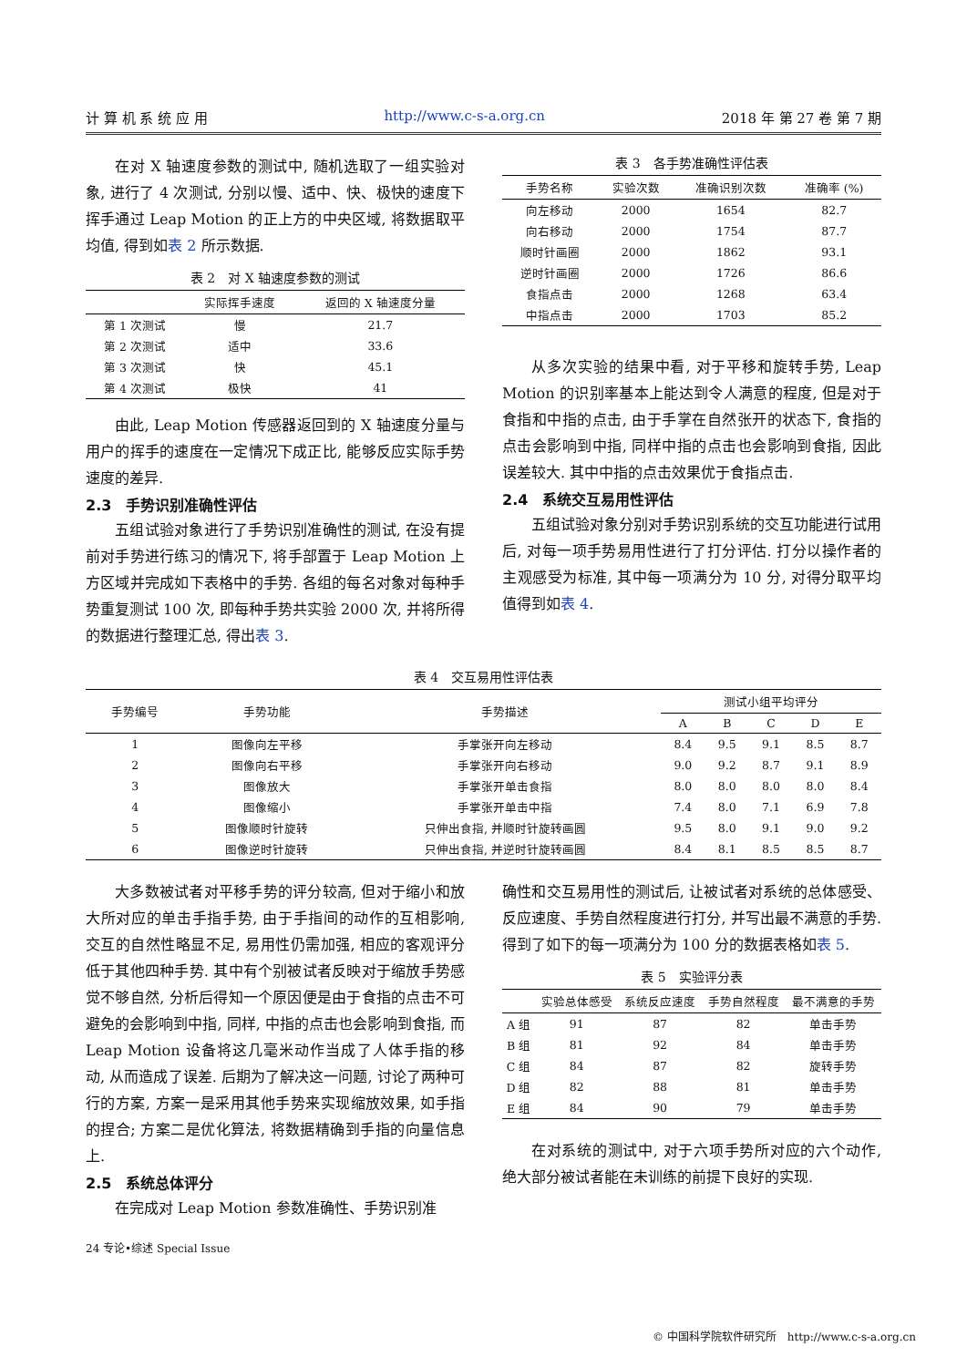计 算 机 系 统 应 用 http://www.c-s-a.org.cn 2018 年 第 27 卷 第 7 期
在对 X 轴速度参数的测试中, 随机选取了一组实验对象, 进行了 4 次测试, 分别以慢、适中、快、极快的速度下挥手通过 Leap Motion 的正上方的中央区域, 将数据取平均值, 得到如表 2 所示数据.
表 2　对 X 轴速度参数的测试
| | 实际挥手速度 | 返回的 X 轴速度分量 |
| --- | --- | --- |
| 第 1 次测试 | 慢 | 21.7 |
| 第 2 次测试 | 适中 | 33.6 |
| 第 3 次测试 | 快 | 45.1 |
| 第 4 次测试 | 极快 | 41 |
由此, Leap Motion 传感器返回到的 X 轴速度分量与用户的挥手的速度在一定情况下成正比, 能够反应实际手势速度的差异.
2.3　手势识别准确性评估
五组试验对象进行了手势识别准确性的测试, 在没有提前对手势进行练习的情况下, 将手部置于 Leap Motion 上方区域并完成如下表格中的手势. 各组的每名对象对每种手势重复测试 100 次, 即每种手势共实验 2000 次, 并将所得的数据进行整理汇总, 得出表 3.
表 3　各手势准确性评估表
| 手势名称 | 实验次数 | 准确识别次数 | 准确率 (%) |
| --- | --- | --- | --- |
| 向左移动 | 2000 | 1654 | 82.7 |
| 向右移动 | 2000 | 1754 | 87.7 |
| 顺时针画圈 | 2000 | 1862 | 93.1 |
| 逆时针画圈 | 2000 | 1726 | 86.6 |
| 食指点击 | 2000 | 1268 | 63.4 |
| 中指点击 | 2000 | 1703 | 85.2 |
从多次实验的结果中看, 对于平移和旋转手势, Leap Motion 的识别率基本上能达到令人满意的程度, 但是对于食指和中指的点击, 由于手掌在自然张开的状态下, 食指的点击会影响到中指, 同样中指的点击也会影响到食指, 因此误差较大. 其中中指的点击效果优于食指点击.
2.4　系统交互易用性评估
五组试验对象分别对手势识别系统的交互功能进行试用后, 对每一项手势易用性进行了打分评估. 打分以操作者的主观感受为标准, 其中每一项满分为 10 分, 对得分取平均值得到如表 4.
表 4　交互易用性评估表
| 手势编号 | 手势功能 | 手势描述 | 测试小组平均评分 | | | | |
| --- | --- | --- | --- | --- | --- | --- | --- |
| | | | A | B | C | D | E |
| 1 | 图像向左平移 | 手掌张开向左移动 | 8.4 | 9.5 | 9.1 | 8.5 | 8.7 |
| 2 | 图像向右平移 | 手掌张开向右移动 | 9.0 | 9.2 | 8.7 | 9.1 | 8.9 |
| 3 | 图像放大 | 手掌张开单击食指 | 8.0 | 8.0 | 8.0 | 8.0 | 8.4 |
| 4 | 图像缩小 | 手掌张开单击中指 | 7.4 | 8.0 | 7.1 | 6.9 | 7.8 |
| 5 | 图像顺时针旋转 | 只伸出食指, 并顺时针旋转画圆 | 9.5 | 8.0 | 9.1 | 9.0 | 9.2 |
| 6 | 图像逆时针旋转 | 只伸出食指, 并逆时针旋转画圆 | 8.4 | 8.1 | 8.5 | 8.5 | 8.7 |
大多数被试者对平移手势的评分较高, 但对于缩小和放大所对应的单击手指手势, 由于手指间的动作的互相影响, 交互的自然性略显不足, 易用性仍需加强, 相应的客观评分低于其他四种手势. 其中有个别被试者反映对于缩放手势感觉不够自然, 分析后得知一个原因便是由于食指的点击不可避免的会影响到中指, 同样, 中指的点击也会影响到食指, 而 Leap Motion 设备将这几毫米动作当成了人体手指的移动, 从而造成了误差. 后期为了解决这一问题, 讨论了两种可行的方案, 方案一是采用其他手势来实现缩放效果, 如手指的捏合; 方案二是优化算法, 将数据精确到手指的向量信息上.
2.5　系统总体评分
在完成对 Leap Motion 参数准确性、手势识别准
24 专论•综述 Special Issue
确性和交互易用性的测试后, 让被试者对系统的总体感受、反应速度、手势自然程度进行打分, 并写出最不满意的手势. 得到了如下的每一项满分为 100 分的数据表格如表 5.
表 5　实验评分表
| | 实验总体感受 | 系统反应速度 | 手势自然程度 | 最不满意的手势 |
| --- | --- | --- | --- | --- |
| A 组 | 91 | 87 | 82 | 单击手势 |
| B 组 | 81 | 92 | 84 | 单击手势 |
| C 组 | 84 | 87 | 82 | 旋转手势 |
| D 组 | 82 | 88 | 81 | 单击手势 |
| E 组 | 84 | 90 | 79 | 单击手势 |
在对系统的测试中, 对于六项手势所对应的六个动作, 绝大部分被试者能在未训练的前提下良好的实现.
© 中国科学院软件研究所　http://www.c-s-a.org.cn